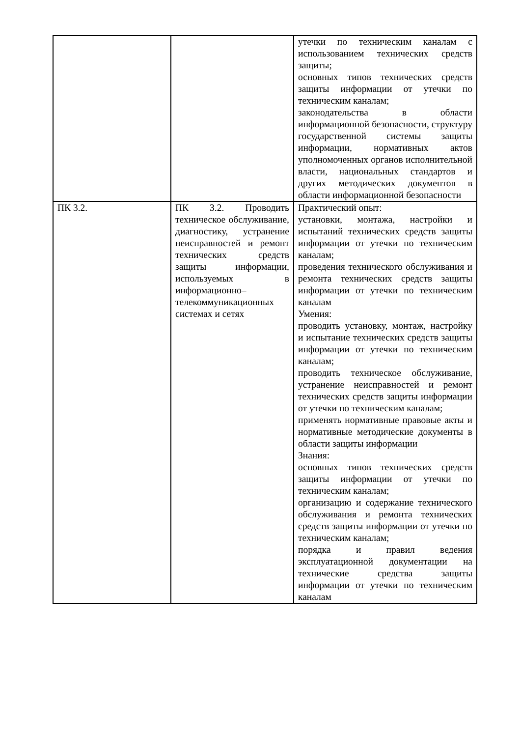| | | утечки по техническим каналам с использованием технических средств защиты; основных типов технических средств защиты информации от утечки по техническим каналам; законодательства в области информационной безопасности, структуру государственной системы защиты информации, нормативных актов уполномоченных органов исполнительной власти, национальных стандартов и других методических документов в области информационной безопасности |
| ПК 3.2. | ПК 3.2. Проводить техническое обслуживание, диагностику, устранение неисправностей и ремонт технических средств защиты информации, используемых в информационно– телекоммуникационных системах и сетях | Практический опыт: установки, монтажа, настройки и испытаний технических средств защиты информации от утечки по техническим каналам; проведения технического обслуживания и ремонта технических средств защиты информации от утечки по техническим каналам Умения: проводить установку, монтаж, настройку и испытание технических средств защиты информации от утечки по техническим каналам; проводить техническое обслуживание, устранение неисправностей и ремонт технических средств защиты информации от утечки по техническим каналам; применять нормативные правовые акты и нормативные методические документы в области защиты информации Знания: основных типов технических средств защиты информации от утечки по техническим каналам; организацию и содержание технического обслуживания и ремонта технических средств защиты информации от утечки по техническим каналам; порядка и правил ведения эксплуатационной документации на технические средства защиты информации от утечки по техническим каналам |